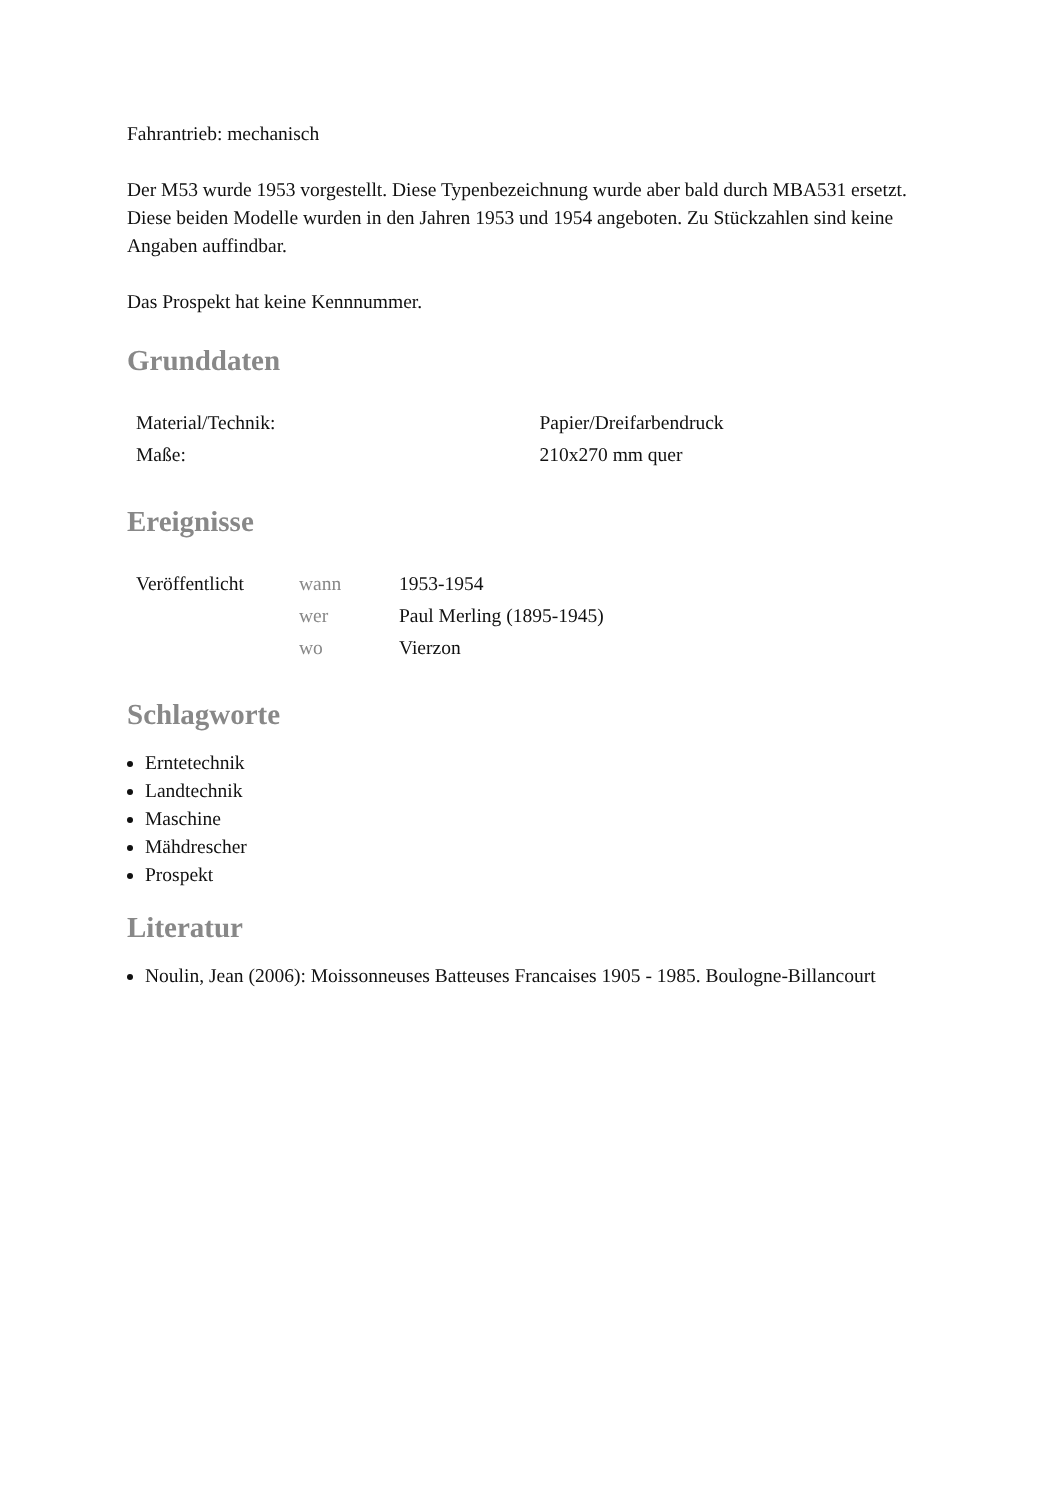Fahrantrieb: mechanisch
Der M53 wurde 1953 vorgestellt. Diese Typenbezeichnung wurde aber bald durch MBA531 ersetzt. Diese beiden Modelle wurden in den Jahren 1953 und 1954 angeboten. Zu Stückzahlen sind keine Angaben auffindbar.
Das Prospekt hat keine Kennnummer.
Grunddaten
| Material/Technik: | Papier/Dreifarbendruck |
| Maße: | 210x270 mm quer |
Ereignisse
| Veröffentlicht | wann | 1953-1954 |
| | wer | Paul Merling (1895-1945) |
| | wo | Vierzon |
Schlagworte
Erntetechnik
Landtechnik
Maschine
Mähdrescher
Prospekt
Literatur
Noulin, Jean (2006): Moissonneuses Batteuses Francaises 1905 - 1985. Boulogne-Billancourt